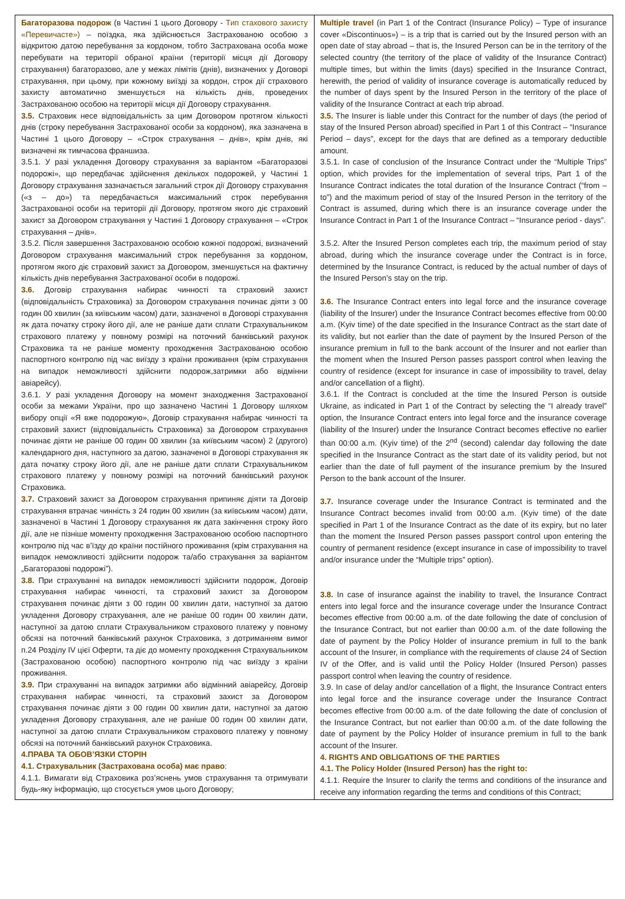| Багаторазова подорож (в Частині 1 цього Договору - Тип стахового захисту «Перевичасте») – поїздка, яка здійснюється Застрахованою особою з відкритою датою перебування за кордоном, тобто Застрахована особа може перебувати на території обраної країни (території місця дії Договору страхування) багаторазово, але у межах лімітів (днів), визначених у Договорі страхування, при цьому, при кожному виїзді за кордон, строк дії страхового захисту автоматично зменшується на кількість днів, проведених Застрахованою особою на території місця дії Договору страхування. 3.5. Страховик несе відповідальність за цим Договором протягом кількості днів (строку перебування Застрахованої особи за кордоном), яка зазначена в Частині 1 цього Договору – «Строк страхування – днів», крім днів, які визначені як тимчасова франшиза. 3.5.1. У разі укладення Договору страхування за варіантом «Багаторазові подорожі», що передбачає здійснення декількох подорожей, у Частині 1 Договору страхування зазначається загальний строк дії Договору страхування («з – до») та передбачається максимальний строк перебування Застрахованої особи на території дії Договору, протягом якого діє страховий захист за Договором страхування у Частині 1 Договору страхування – «Строк страхування – днів». 3.5.2. Після завершення Застрахованою особою кожної подорожі, визначений Договором страхування максимальний строк перебування за кордоном, протягом якого діє страховий захист за Договором, зменшується на фактичну кількість днів перебування Застрахованої особи в подорожі. 3.6. Договір страхування набирає чинності та страховий захист (відповідальність Страховика) за Договором страхування починає діяти з 00 годин 00 хвилин (за київським часом) дати, зазначеної в Договорі страхування як дата початку строку його дії, але не раніше дати сплати Страхувальником страхового платежу у повному розмірі на поточний банківський рахунок Страховика та не раніше моменту проходження Застрахованою особою паспортного контролю під час виїзду з країни проживання (крім страхування на випадок неможливості здійснити подорож,затримки або відмінни авіарейсу). 3.6.1. У разі укладення Договору на момент знаходження Застрахованої особи за межами України, про що зазначено Частині 1 Договору шляхом вибору опції «Я вже подорожую», Договір страхування набирає чинності та страховий захист (відповідальність Страховика) за Договором страхування починає діяти не раніше 00 годин 00 хвилин (за київським часом) 2 (другого) календарного дня, наступного за датою, зазначеної в Договорі страхування як дата початку строку його дії, але не раніше дати сплати Страхувальником страхового платежу у повному розмірі на поточний банківський рахунок Страховика. 3.7. Страховий захист за Договором страхування припиняє діяти та Договір страхування втрачає чинність з 24 годин 00 хвилин (за київським часом) дати, зазначеної в Частині 1 Договору страхування як дата закінчення строку його дії, але не пізніше моменту проходження Застрахованою особою паспортного контролю під час в’їзду до країни постійного проживання (крім страхування на випадок неможливості здійснити подорож та/або страхування за варіантом „Багаторазові подорожі”). 3.8. При страхуванні на випадок неможливості здійснити подорож, Договір страхування набирає чинності, та страховий захист за Договором страхування починає діяти з 00 годин 00 хвилин дати, наступної за датою укладення Договору страхування, але не раніше 00 годин 00 хвилин дати, наступної за датою сплати Страхувальником страхового платежу у повному обсязі на поточний банківський рахунок Страховика, з дотриманням вимог п.24 Розділу IV цієї Оферти, та діє до моменту проходження Страхувальником (Застрахованою особою) паспортного контролю під час виїзду з країни проживання. 3.9. При страхуванні на випадок затримки або відмінний авіарейсу, Договір страхування набирає чинності, та страховий захист за Договором страхування починає діяти з 00 годин 00 хвилин дати, наступної за датою укладення Договору страхування, але не раніше 00 годин 00 хвилин дати, наступної за датою сплати Страхувальником страхового платежу у повному обсязі на поточний банківський рахунок Страховика. 4.ПРАВА ТА ОБОВ’ЯЗКИ СТОРІН 4.1. Страхувальник (Застрахована особа) має право : 4.1.1. Вимагати від Страховика роз’яснень умов страхування та отримувати будь-яку інформацію, що стосується умов цього Договору; | Multiple travel (in Part 1 of the Contract (Insurance Policy) – Type of insurance cover «Discontinuos») – is a trip that is carried out by the Insured person with an open date of stay abroad – that is, the Insured Person can be in the territory of the selected country (the territory of the place of validity of the Insurance Contract) multiple times, but within the limits (days) specified in the Insurance Contract, herewith, the period of validity of insurance coverage is automatically reduced by the number of days spent by the Insured Person in the territory of the place of validity of the Insurance Contract at each trip abroad. 3.5. The Insurer is liable under this Contract for the number of days (the period of stay of the Insured Person abroad) specified in Part 1 of this Contract – “Insurance Period – days”, except for the days that are defined as a temporary deductible amount. 3.5.1. In case of conclusion of the Insurance Contract under the “Multiple Trips” option, which provides for the implementation of several trips, Part 1 of the Insurance Contract indicates the total duration of the Insurance Contract (“from – to”) and the maximum period of stay of the Insured Person in the territory of the Contract is assumed, during which there is an insurance coverage under the Insurance Contract in Part 1 of the Insurance Contract – “Insurance period - days”. 3.5.2. After the Insured Person completes each trip, the maximum period of stay abroad, during which the insurance coverage under the Contract is in force, determined by the Insurance Contract, is reduced by the actual number of days of the Insured Person’s stay on the trip. 3.6. The Insurance Contract enters into legal force and the insurance coverage (liability of the Insurer) under the Insurance Contract becomes effective from 00:00 a.m. (Kyiv time) of the date specified in the Insurance Contract as the start date of its validity, but not earlier than the date of payment by the Insured Person of the insurance premium in full to the bank account of the Insurer and not earlier than the moment when the Insured Person passes passport control when leaving the country of residence (except for insurance in case of impossibility to travel, delay and/or cancellation of a flight). 3.6.1. If the Contract is concluded at the time the Insured Person is outside Ukraine, as indicated in Part 1 of the Contract by selecting the “I already travel” option, the Insurance Contract enters into legal force and the insurance coverage (liability of the Insurer) under the Insurance Contract becomes effective no earlier than 00:00 a.m. (Kyiv time) of the 2<sup>nd</sup> (second) calendar day following the date specified in the Insurance Contract as the start date of its validity period, but not earlier than the date of full payment of the insurance premium by the Insured Person to the bank account of the Insurer. 3.7. Insurance coverage under the Insurance Contract is terminated and the Insurance Contract becomes invalid from 00:00 a.m. (Kyiv time) of the date specified in Part 1 of the Insurance Contract as the date of its expiry, but no later than the moment the Insured Person passes passport control upon entering the country of permanent residence (except insurance in case of impossibility to travel and/or insurance under the “Multiple trips” option). 3.8. In case of insurance against the inability to travel, the Insurance Contract enters into legal force and the insurance coverage under the Insurance Contract becomes effective from 00:00 a.m. of the date following the date of conclusion of the Insurance Contract, but not earlier than 00:00 a.m. of the date following the date of payment by the Policy Holder of insurance premium in full to the bank account of the Insurer, in compliance with the requirements of clause 24 of Section IV of the Offer, and is valid until the Policy Holder (Insured Person) passes passport control when leaving the country of residence. 3.9. In case of delay and/or cancellation of a flight, the Insurance Contract enters into legal force and the insurance coverage under the Insurance Contract becomes effective from 00:00 a.m. of the date following the date of conclusion of the Insurance Contract, but not earlier than 00:00 a.m. of the date following the date of payment by the Policy Holder of insurance premium in full to the bank account of the Insurer. 4. RIGHTS AND OBLIGATIONS OF THE PARTIES 4.1. The Policy Holder (Insured Person) has the right to: 4.1.1. Require the Insurer to clarify the terms and conditions of the insurance and receive any information regarding the terms and conditions of this Contract; |